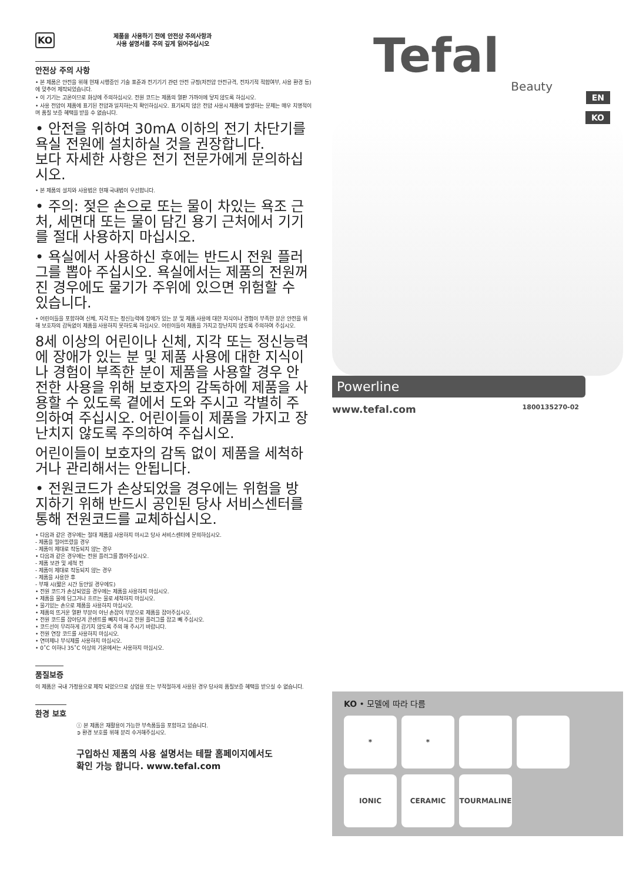KO 제품을 사용하기 전에 안전상 주의사항과
사용 설명서를 주의 깊게 읽어주십시오
안전상 주의 사항
• 본 제품은 안전을 위해 현재 시행중인 기술 표준과 전기기기 관련 안전 규정(저전압 안전규격, 전자기적 적합여부, 사용 환경 등)에 맞추어 제작되었습니다.
• 이 기기는 고온이므로 화상에 주의하십시오. 전원 코드는 제품의 열판 가까이에 닿지 않도록 하십시오.
• 사용 전압이 제품에 표기된 전압과 일치하는지 확인하십시오. 표기되지 않은 전압 사용시 제품에 발생하는 문제는 매우 치명적이며 품질 보증 혜택을 받을 수 없습니다.
• 안전을 위하여 30mA 이하의 전기 차단기를 욕실 전원에 설치하실 것을 권장합니다.
보다 자세한 사항은 전기 전문가에게 문의하십시오.
• 본 제품의 설치와 사용법은 현재 국내법이 우선합니다.
• 주의: 젖은 손으로 또는 물이 차있는 욕조 근처, 세면대 또는 물이 담긴 용기 근처에서 기기를 절대 사용하지 마십시오.
• 욕실에서 사용하신 후에는 반드시 전원 플러그를 뽑아 주십시오. 욕실에서는 제품의 전원꺼진 경우에도 물기가 주위에 있으면 위험할 수 있습니다.
• 어린이들을 포함하여 신체, 지각 또는 정신능력에 장애가 있는 분 및 제품 사용에 대한 지식이나 경험이 부족한 분은 안전을 위해 보호자의 감독없이 제품을 사용하지 못하도록 하십시오. 어린이들이 제품을 가지고 장난치지 않도록 주의하여 주십시오.
8세 이상의 어린이나 신체, 지각 또는 정신능력에 장애가 있는 분 및 제품 사용에 대한 지식이나 경험이 부족한 분이 제품을 사용할 경우 안전한 사용을 위해 보호자의 감독하에 제품을 사용할 수 있도록 곁에서 도와 주시고 각별히 주의하여 주십시오. 어린이들이 제품을 가지고 장난치지 않도록 주의하여 주십시오.
어린이들이 보호자의 감독 없이 제품을 세척하거나 관리해서는 안됩니다.
• 전원코드가 손상되었을 경우에는 위험을 방지하기 위해 반드시 공인된 당사 서비스센터를 통해 전원코드를 교체하십시오.
• 다음과 같은 경우에는 절대 제품을 사용하지 마시고 당사 서비스센터에 문의하십시오.
- 제품을 떨어뜨렸을 경우
- 제품이 제대로 작동되지 않는 경우
• 다음과 같은 경우에는 전원 플러그를 뽑아주십시오.
- 제품 보관 및 세척 전
- 제품이 제대로 작동되지 않는 경우
- 제품을 사용한 후
- 부재 시(짧은 시간 동안일 경우에도)
• 전원 코드가 손상되었을 경우에는 제품을 사용하지 마십시오.
• 제품을 물에 담그거나 흐르는 물로 세척하지 마십시오.
• 물기있는 손으로 제품을 사용하지 마십시오.
• 제품의 뜨거운 열판 부분이 아닌 손잡이 부분으로 제품을 잡아주십시오.
• 전원 코드를 잡아당겨 콘센트를 빼지 마시고 전원 플러그를 잡고 빼 주십시오.
• 코드선이 무리하게 감기지 않도록 주의 해 주시기 바랍니다.
• 전원 연장 코드를 사용하지 마십시오.
• 연마제나 부식제를 사용하지 마십시오.
• 0˚C 이하나 35˚C 이상의 기온에서는 사용하지 마십시오.
품질보증
이 제품은 국내 가정용으로 제작 되었으므로 상업용 또는 부적절하게 사용된 경우 당사의 품질보증 혜택을 받으실 수 없습니다.
환경 보호
ⓘ 본 제품은 재활용이 가능한 부속품들을 포함하고 있습니다.
➲ 환경 보호를 위해 분리 수거해주십시오.
구입하신 제품의 사용 설명서는 테팔 홈페이지에서도
확인 가능 합니다. www.tefal.com
Tefal
Beauty
EN
KO
Powerline
www.tefal.com 1800135270-02
KO • 모델에 따라 다름
* *
IONIC CERAMIC TOURMALINE